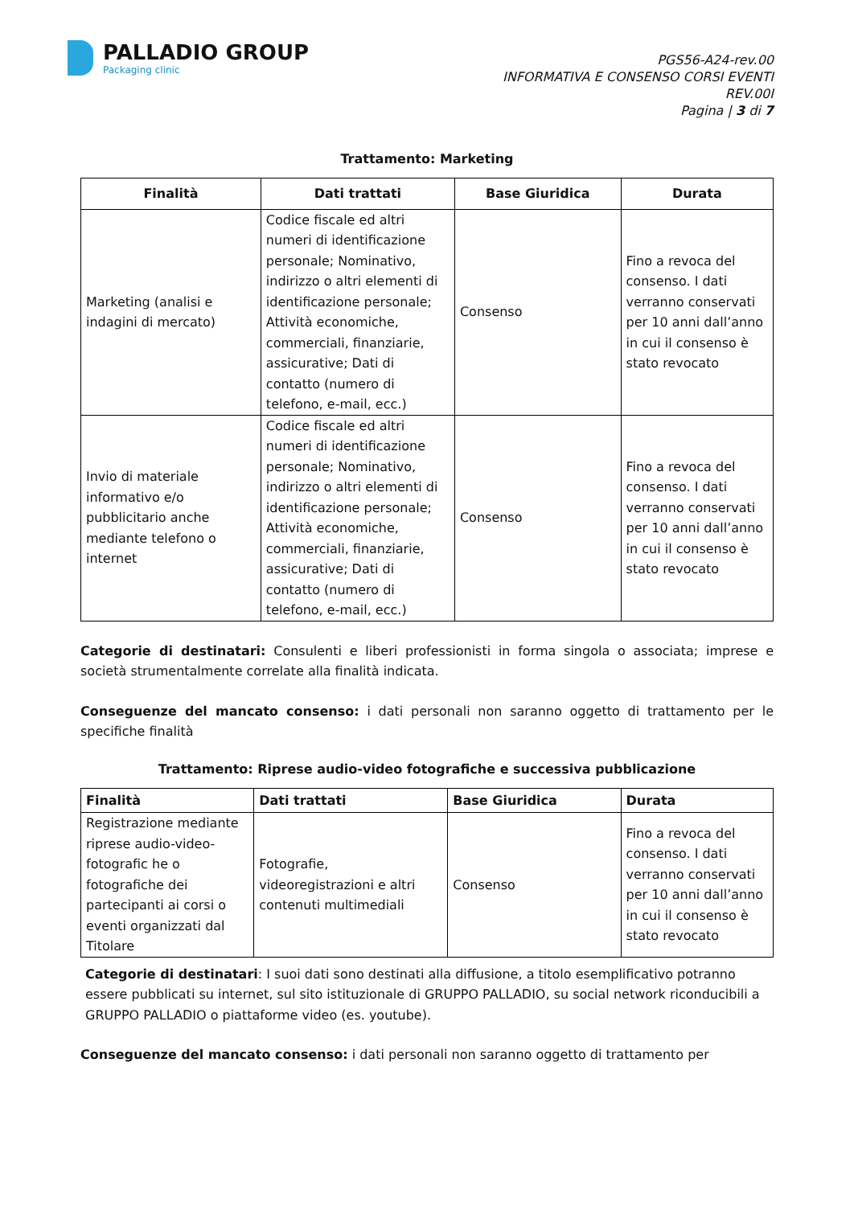PALLADIO GROUP
Packaging clinic
PGS56-A24-rev.00
INFORMATIVA E CONSENSO CORSI EVENTI
REV.00I
Pagina | 3 di 7
Trattamento: Marketing
| Finalità | Dati trattati | Base Giuridica | Durata |
| --- | --- | --- | --- |
| Marketing (analisi e indagini di mercato) | Codice fiscale ed altri numeri di identificazione personale; Nominativo, indirizzo o altri elementi di identificazione personale; Attività economiche, commerciali, finanziarie, assicurative; Dati di contatto (numero di telefono, e-mail, ecc.) | Consenso | Fino a revoca del consenso. I dati verranno conservati per 10 anni dall’anno in cui il consenso è stato revocato |
| Invio di materiale informativo e/o pubblicitario anche mediante telefono o internet | Codice fiscale ed altri numeri di identificazione personale; Nominativo, indirizzo o altri elementi di identificazione personale; Attività economiche, commerciali, finanziarie, assicurative; Dati di contatto (numero di telefono, e-mail, ecc.) | Consenso | Fino a revoca del consenso. I dati verranno conservati per 10 anni dall’anno in cui il consenso è stato revocato |
Categorie di destinatari: Consulenti e liberi professionisti in forma singola o associata; imprese e società strumentalmente correlate alla finalità indicata.
Conseguenze del mancato consenso: i dati personali non saranno oggetto di trattamento per le specifiche finalità
Trattamento: Riprese audio-video fotografiche e successiva pubblicazione
| Finalità | Dati trattati | Base Giuridica | Durata |
| --- | --- | --- | --- |
| Registrazione mediante riprese audio-video-fotografic he o fotografiche dei partecipanti ai corsi o eventi organizzati dal Titolare | Fotografie, videoregistrazioni e altri contenuti multimediali | Consenso | Fino a revoca del consenso. I dati verranno conservati per 10 anni dall’anno in cui il consenso è stato revocato |
Categorie di destinatari: I suoi dati sono destinati alla diffusione, a titolo esemplificativo potranno essere pubblicati su internet, sul sito istituzionale di GRUPPO PALLADIO, su social network riconducibili a GRUPPO PALLADIO o piattaforme video (es. youtube).
Conseguenze del mancato consenso: i dati personali non saranno oggetto di trattamento per